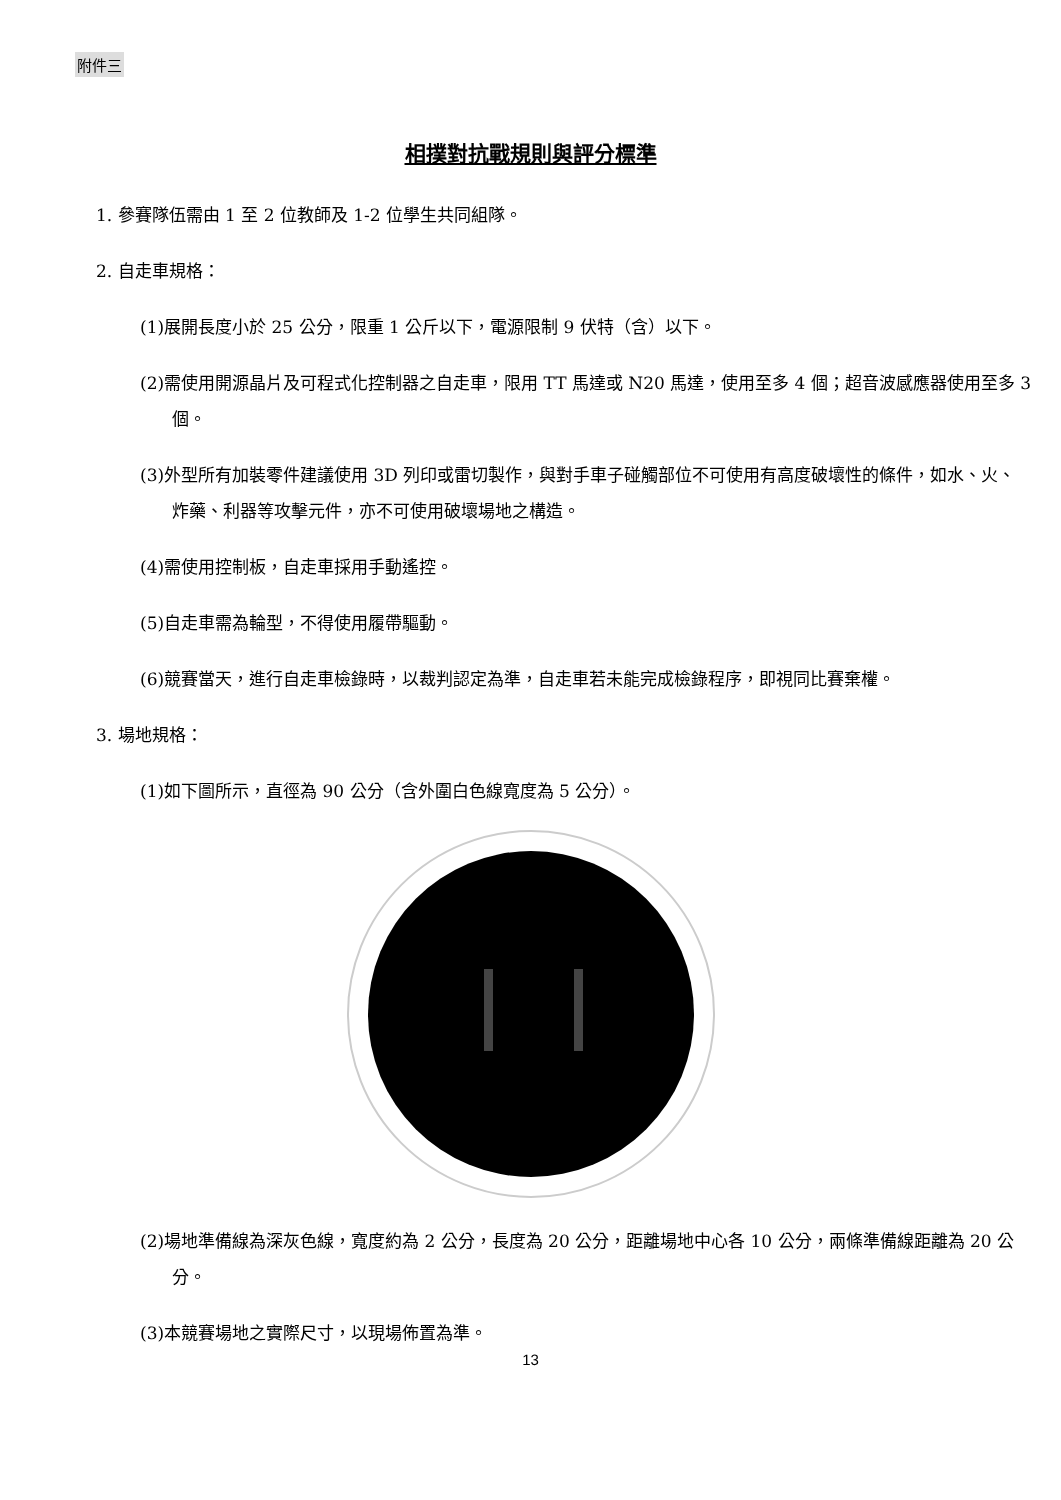附件三
相撲對抗戰規則與評分標準
1. 參賽隊伍需由 1 至 2 位教師及 1-2 位學生共同組隊。
2. 自走車規格：
(1)展開長度小於 25 公分，限重 1 公斤以下，電源限制 9 伏特（含）以下。
(2)需使用開源晶片及可程式化控制器之自走車，限用 TT 馬達或 N20 馬達，使用至多 4 個；超音波感應器使用至多 3 個。
(3)外型所有加裝零件建議使用 3D 列印或雷切製作，與對手車子碰觸部位不可使用有高度破壞性的條件，如水、火、炸藥、利器等攻擊元件，亦不可使用破壞場地之構造。
(4)需使用控制板，自走車採用手動遙控。
(5)自走車需為輪型，不得使用履帶驅動。
(6)競賽當天，進行自走車檢錄時，以裁判認定為準，自走車若未能完成檢錄程序，即視同比賽棄權。
3. 場地規格：
(1)如下圖所示，直徑為 90 公分（含外圍白色線寬度為 5 公分）。
(2)場地準備線為深灰色線，寬度約為 2 公分，長度為 20 公分，距離場地中心各 10 公分，兩條準備線距離為 20 公分。
(3)本競賽場地之實際尺寸，以現場佈置為準。
13